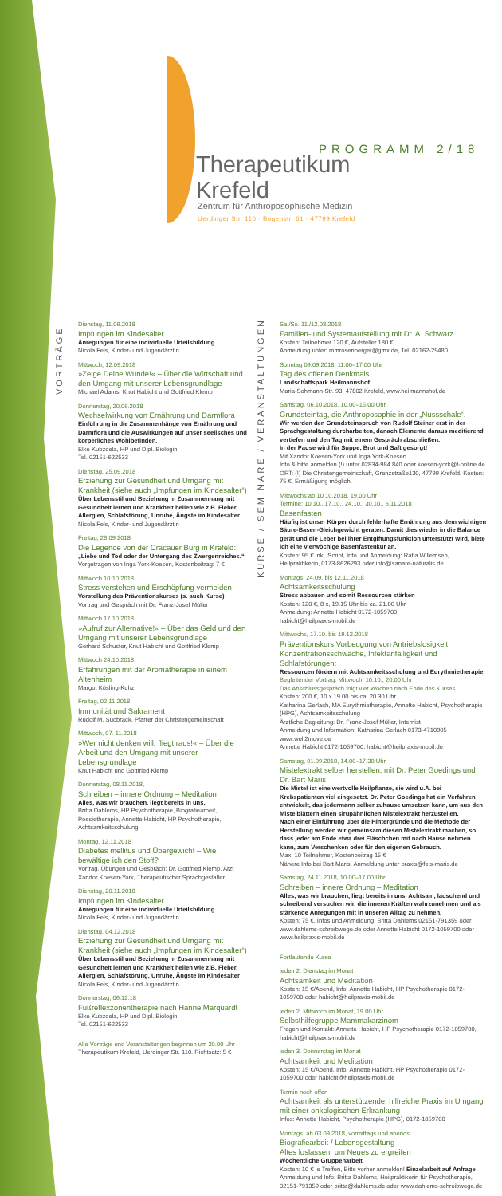PROGRAMM 2/18
Therapeutikum
Krefeld
Zentrum für Anthroposophische Medizin
Uerdinger Str. 110 · Bogenstr. 61 · 47799 Krefeld
VORTRÄGE
Dienstag, 11.09.2018
Impfungen im Kindesalter
Anregungen für eine individuelle Urteilsbildung
Nicola Fels, Kinder- und Jugendärztin
Mittwoch, 12.09.2018
»Zeige Deine Wunde!« – Über die Wirtschaft und den Umgang mit unserer Lebensgrundlage
Michael Adams, Knut Habicht und Gottfried Klemp
Donnerstag, 20.09.2018
Wechselwirkung von Ernährung und Darmflora
Einführung in die Zusammenhänge von Ernährung und Darmflora und die Auswirkungen auf unser seelisches und körperliches Wohlbefinden.
Elke Kubzdela, HP und Dipl. Biologin
Tel. 02151-622533
Dienstag, 25.09.2018
Erziehung zur Gesundheit und Umgang mit Krankheit (siehe auch „Impfungen im Kindesalter“)
Über Lebensstil und Beziehung in Zusammenhang mit Gesundheit lernen und Krankheit heilen wie z.B. Fieber, Allergien, Schlafstörung, Unruhe, Ängste im Kindesalter
Nicola Fels, Kinder- und Jugendärztin
Freitag, 28.09.2018
Die Legende von der Cracauer Burg in Krefeld:
„Liebe und Tod oder der Untergang des Zwergenreiches.“
Vorgetragen von Inga York-Koesen, Kostenbeitrag: 7 €
Mittwoch 10.10.2018
Stress verstehen und Erschöpfung vermeiden
Vorstellung des Präventionskurses (s. auch Kurse)
Vortrag und Gespräch mit Dr. Franz-Josef Müller
Mittwoch 17.10.2018
»Aufruf zur Alternative!« – Über das Geld und den Umgang mit unserer Lebensgrundlage
Gerhard Schuster, Knut Habicht und Gottfried Klemp
Mittwoch 24.10.2018
Erfahrungen mit der Aromatherapie in einem Altenheim
Margot Kösling-Kuhz
Freitag, 02.11.2018
Immunität und Sakrament
Rudolf M. Sudbrack, Pfarrer der Christengemeinschaft
Mittwoch, 07. 11.2018
»Wer nicht denken will, fliegt raus!« – Über die Arbeit und den Umgang mit unserer Lebensgrundlage
Knut Habicht und Gottfried Klemp
Donnerstag, 08.11.2018,
Schreiben – innere Ordnung – Meditation
Alles, was wir brauchen, liegt bereits in uns.
Britta Dahlems, HP Psychotherapie, Biografiearbeit, Poesietherapie, Annette Habicht, HP Psychotherapie, Achtsamkeitsschulung
Montag, 12.11.2018
Diabetes mellitus und Übergewicht – Wie bewältige ich den Stoff?
Vortrag, Übungen und Gespräch: Dr. Gottfried Klemp, Arzt
Xandor Koesen-York, Therapeutischer Sprachgestalter
Dienstag, 20.11.2018
Impfungen im Kindesalter
Anregungen für eine individuelle Urteilsbildung
Nicola Fels, Kinder- und Jugendärztin
Dienstag, 04.12.2018
Erziehung zur Gesundheit und Umgang mit Krankheit (siehe auch „Impfungen im Kindesalter“)
Über Lebensstil und Beziehung in Zusammenhang mit Gesundheit lernen und Krankheit heilen wie z.B. Fieber, Allergien, Schlafstörung, Unruhe, Ängste im Kindesalter
Nicola Fels, Kinder- und Jugendärztin
Donnerstag, 06.12.18
Fußreflexzonentherapie nach Hanne Marquardt
Elke Kubzdela, HP und Dipl. Biologin
Tel. 02151-622533
Alle Vorträge und Veranstaltungen beginnen um 20.00 Uhr
Therapeutikum Krefeld, Uerdinger Str. 110. Richtsatz: 5 €
KURSE / SEMINARE / VERANSTALTUNGEN
Sa./So. 11./12.08.2018
Familien- und Systemaufstellung mit Dr. A. Schwarz
Kosten: Teilnehmer 120 €, Aufsteller 180 €
Anmeldung unter: mmrosenberger@gmx.de, Tel. 02162-29480
Sonntag 09.09.2018, 11.00–17.00 Uhr
Tag des offenen Denkmals
Landschaftspark Heilmannshof
Maria-Sohmann-Str. 93, 47802 Krefeld, www.heilmannshof.de
Samstag, 06.10.2018, 10.00–15.00 Uhr
Grundsteintag, die Anthroposophie in der „Nussschale“.
Wir werden den Grundsteinspruch von Rudolf Steiner erst in der Sprachgestaltung durcharbeiten, danach Elemente daraus meditierend vertiefen und den Tag mit einem Gespräch abschließen.
In der Pause wird für Suppe, Brot und Saft gesorgt!
Mit Xandor Koesen-York und Inga York-Koesen
Info & bitte anmelden (!) unter 02834-984 840 oder koesen-york@t-online.de
ORT: (!) Die Christengemeinschaft, Grenzstraße130, 47799 Krefeld, Kosten: 75 €, Ermäßigung möglich.
Mittwochs ab 10.10.2018, 19.00 Uhr
Termine: 10.10., 17.10., 24.10., 30.10., 6.11.2018
Basenfasten
Häufig ist unser Körper durch fehlerhafte Ernährung aus dem wichtigen Säure-Basen-Gleichgewicht geraten. Damit dies wieder in die Balance gerät und die Leber bei ihrer Entgiftungsfunktion unterstützt wird, biete ich eine vierwöchige Basenfastenkur an.
Kosten: 95 € inkl. Script, Info und Anmeldung: Rafia Willemsen, Heilpraktikerin, 0173-8626293 oder info@sanare-naturalis.de
Montags, 24.09. bis 12.11.2018
Achtsamkeitsschulung
Stress abbauen und somit Ressourcen stärken
Kosten: 120 €, 8 x, 19.15 Uhr bis ca. 21.00 Uhr
Anmeldung: Annette Habicht 0172-1059700
habicht@heilpraxis-mobil.de
Mittwochs, 17.10. bis 19.12.2018
Präventionskurs Vorbeugung von Antriebslosigkeit, Konzentrationsschwäche, Infektanfälligkeit und Schlafstörungen:
Ressourcen fördern mit Achtsamkeitsschulung und Eurythmietherapie
Begleitender Vortrag: Mittwoch, 10.10., 20.00 Uhr
Das Abschlussgespräch folgt vier Wochen nach Ende des Kurses.
Kosten: 200 €, 10 x 19.00 bis ca. 20.30 Uhr
Katharina Gerlach, MA Eurythmietherapie, Annette Habicht, Psychotherapie (HPG), Achtsamkeitsschulung
Ärztliche Begleitung: Dr. Franz-Josef Müller, Internist
Anmeldung und Information: Katharina Gerlach 0173-4710905 www.well2move.de
Annette Habicht 0172-1059700, habicht@heilpraxis-mobil.de
Samstag, 01.09.2018, 14.00–17.30 Uhr
Mistelextrakt selber herstellen, mit Dr. Peter Goedings und Dr. Bart Maris
Die Mistel ist eine wertvolle Heilpflanze, sie wird u.A. bei Krebspatienten viel eingesetzt. Dr. Peter Goedings hat ein Verfahren entwickelt, das jedermann selber zuhause umsetzen kann, um aus den Mistelblättern einen sirupähnlichen Mistelextrakt herzustellen.
Nach einer Einführung über die Hintergründe und die Methode der Herstellung werden wir gemeinsam diesen Mistelextrakt machen, so dass jeder am Ende etwa drei Fläschchen mit nach Hause nehmen kann, zum Verschenken oder für den eigenen Gebrauch.
Max. 10 Teilnehmer, Kostenbeitrag 15 €
Nähere Info bei Bart Maris, Anmeldung unter praxis@fels-maris.de
Samstag, 24.11.2018, 10.00–17.00 Uhr
Schreiben – innere Ordnung – Meditation
Alles, was wir brauchen, liegt bereits in uns. Achtsam, lauschend und schreibend versuchen wir, die inneren Kräften wahrzunehmen und als stärkende Anregungen mit in unseren Alltag zu nehmen.
Kosten: 75 €, Infos und Anmeldung: Britta Dahlems 02151-791359 oder www.dahlems-schreibwege.de oder Annette Habicht 0172-1059700 oder www.heilpraxis-mobil.de
Fortlaufende Kurse
jeden 2. Dienstag im Monat
Achtsamkeit und Meditation
Kosten: 15 €/Abend, Info: Annette Habicht, HP Psychotherapie 0172-1059700 oder habicht@heilpraxis-mobil.de
jeden 2. Mittwoch im Monat, 19.00 Uhr
Selbsthilfegruppe Mammakarzinom
Fragen und Kontakt: Annette Habicht, HP Psychotherapie 0172-1059700, habicht@heilpraxis-mobil.de
jeden 3. Donnerstag im Monat
Achtsamkeit und Meditation
Kosten: 15 €/Abend, Info: Annette Habicht, HP Psychotherapie 0172-1059700 oder habicht@heilpraxis-mobil.de
Termin noch offen
Achtsamkeit als unterstützende, hilfreiche Praxis im Umgang mit einer onkologischen Erkrankung
Infos: Annette Habicht, Psychotherapie (HPG), 0172-1059700
Montags, ab 03.09.2018, vormittags und abends
Biografiearbeit / Lebensgestaltung
Altes loslassen, um Neues zu ergreifen
Wöchentliche Gruppenarbeit
Kosten: 10 € je Treffen, Bitte vorher anmelden! Einzelarbeit auf Anfrage
Anmeldung und Info: Britta Dahlems, Heilpraktikerin für Psychotherapie, 02151-791359 oder britta@dahlems.de oder www.dahlems-schreibwege.de